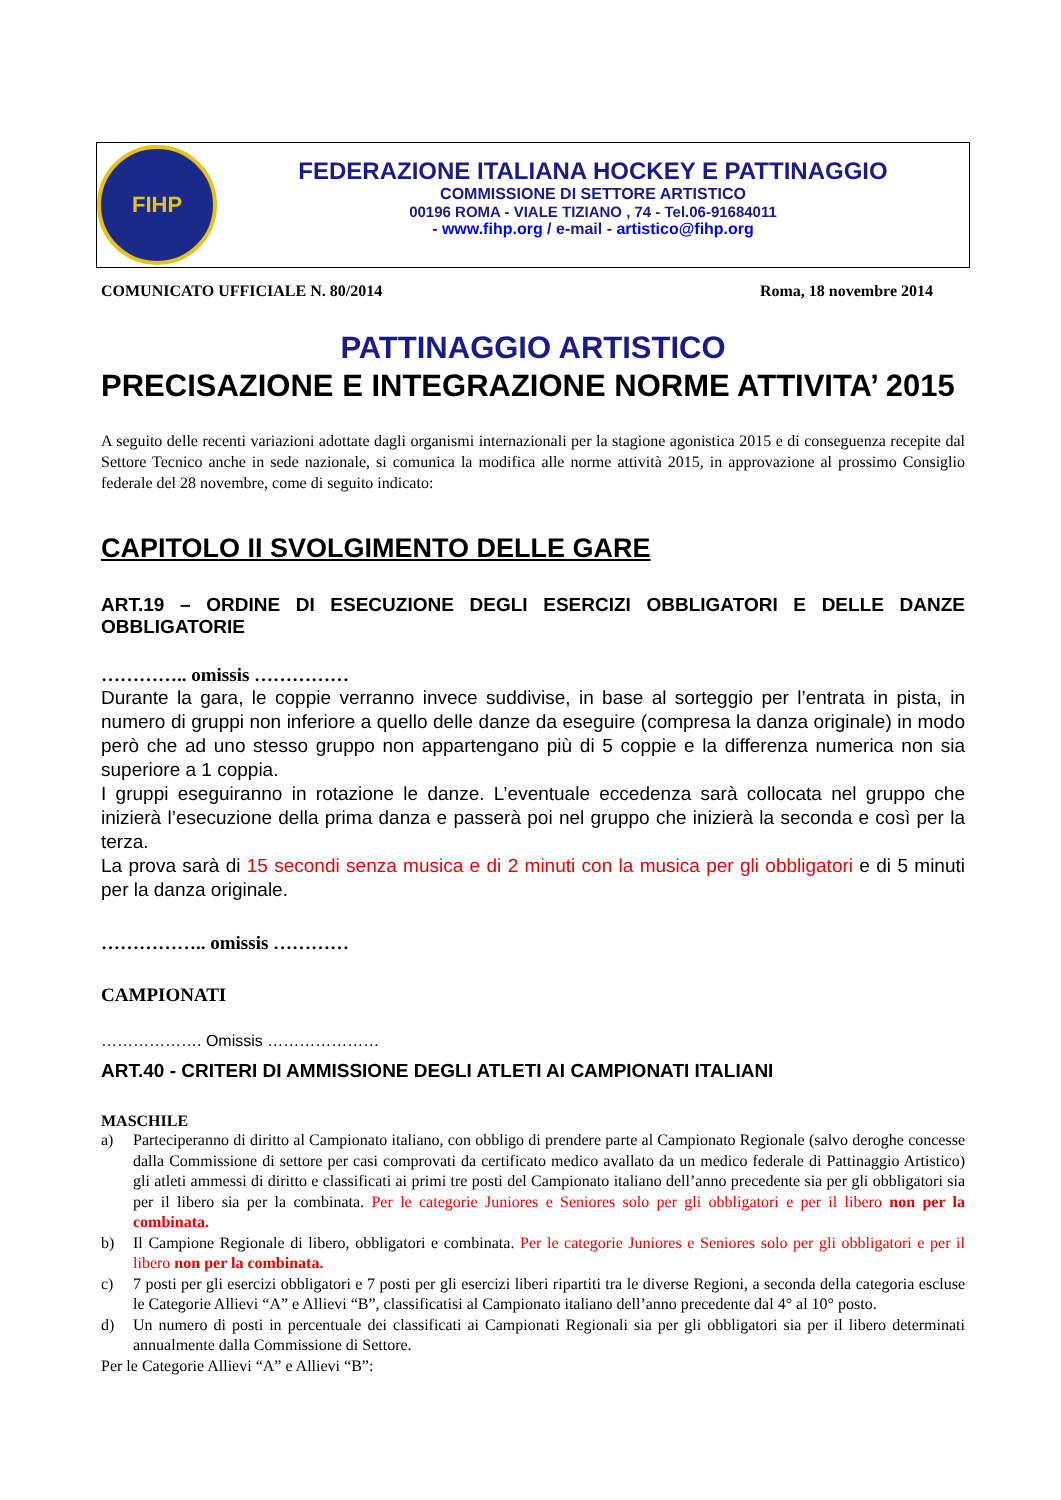FIHP
FEDERAZIONE ITALIANA HOCKEY E PATTINAGGIO
COMMISSIONE DI SETTORE ARTISTICO
00196 ROMA - VIALE TIZIANO , 74 - Tel.06-91684011
- www.fihp.org / e-mail - artistico@fihp.org
COMUNICATO UFFICIALE N. 80/2014 Roma, 18 novembre 2014
PATTINAGGIO ARTISTICO
PRECISAZIONE E INTEGRAZIONE NORME ATTIVITA’ 2015
A seguito delle recenti variazioni adottate dagli organismi internazionali per la stagione agonistica 2015 e di conseguenza recepite dal Settore Tecnico anche in sede nazionale, si comunica la modifica alle norme attività 2015, in approvazione al prossimo Consiglio federale del 28 novembre, come di seguito indicato:
CAPITOLO II SVOLGIMENTO DELLE GARE
ART.19 – ORDINE DI ESECUZIONE DEGLI ESERCIZI OBBLIGATORI E DELLE DANZE OBBLIGATORIE
………….. omissis ……………
Durante la gara, le coppie verranno invece suddivise, in base al sorteggio per l’entrata in pista, in numero di gruppi non inferiore a quello delle danze da eseguire (compresa la danza originale) in modo però che ad uno stesso gruppo non appartengano più di 5 coppie e la differenza numerica non sia superiore a 1 coppia.
I gruppi eseguiranno in rotazione le danze. L’eventuale eccedenza sarà collocata nel gruppo che inizierà l’esecuzione della prima danza e passerà poi nel gruppo che inizierà la seconda e così per la terza.
La prova sarà di 15 secondi senza musica e di 2 minuti con la musica per gli obbligatori e di 5 minuti per la danza originale.
…………….. omissis …………
CAMPIONATI
………………. Omissis …………………
ART.40 - CRITERI DI AMMISSIONE DEGLI ATLETI AI CAMPIONATI ITALIANI
MASCHILE
a) Parteciperanno di diritto al Campionato italiano, con obbligo di prendere parte al Campionato Regionale (salvo deroghe concesse dalla Commissione di settore per casi comprovati da certificato medico avallato da un medico federale di Pattinaggio Artistico) gli atleti ammessi di diritto e classificati ai primi tre posti del Campionato italiano dell’anno precedente sia per gli obbligatori sia per il libero sia per la combinata. Per le categorie Juniores e Seniores solo per gli obbligatori e per il libero non per la combinata.
b) Il Campione Regionale di libero, obbligatori e combinata. Per le categorie Juniores e Seniores solo per gli obbligatori e per il libero non per la combinata.
c) 7 posti per gli esercizi obbligatori e 7 posti per gli esercizi liberi ripartiti tra le diverse Regioni, a seconda della categoria escluse le Categorie Allievi “A” e Allievi “B”, classificatisi al Campionato italiano dell’anno precedente dal 4° al 10° posto.
d) Un numero di posti in percentuale dei classificati ai Campionati Regionali sia per gli obbligatori sia per il libero determinati annualmente dalla Commissione di Settore.
Per le Categorie Allievi “A” e Allievi “B”: